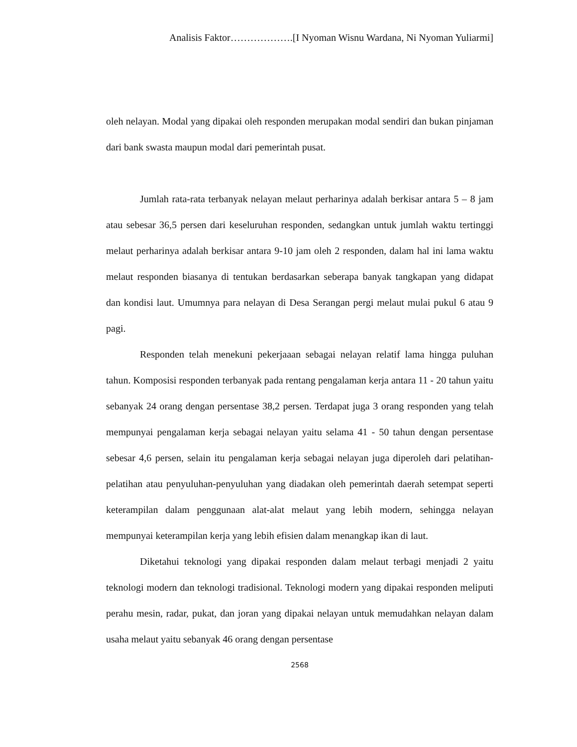Analisis Faktor……………….[I Nyoman Wisnu Wardana, Ni Nyoman Yuliarmi]
oleh nelayan. Modal yang dipakai oleh responden merupakan modal sendiri dan bukan pinjaman dari bank swasta maupun modal dari pemerintah pusat.
Jumlah rata-rata terbanyak nelayan melaut perharinya adalah berkisar antara 5 – 8 jam atau sebesar 36,5 persen dari keseluruhan responden, sedangkan untuk jumlah waktu tertinggi melaut perharinya adalah berkisar antara 9-10 jam oleh 2 responden, dalam hal ini lama waktu melaut responden biasanya di tentukan berdasarkan seberapa banyak tangkapan yang didapat dan kondisi laut. Umumnya para nelayan di Desa Serangan pergi melaut mulai pukul 6 atau 9 pagi.
Responden telah menekuni pekerjaaan sebagai nelayan relatif lama hingga puluhan tahun. Komposisi responden terbanyak pada rentang pengalaman kerja antara 11 - 20 tahun yaitu sebanyak 24 orang dengan persentase 38,2 persen. Terdapat juga 3 orang responden yang telah mempunyai pengalaman kerja sebagai nelayan yaitu selama 41 - 50 tahun dengan persentase sebesar 4,6 persen, selain itu pengalaman kerja sebagai nelayan juga diperoleh dari pelatihan-pelatihan atau penyuluhan-penyuluhan yang diadakan oleh pemerintah daerah setempat seperti keterampilan dalam penggunaan alat-alat melaut yang lebih modern, sehingga nelayan mempunyai keterampilan kerja yang lebih efisien dalam menangkap ikan di laut.
Diketahui teknologi yang dipakai responden dalam melaut terbagi menjadi 2 yaitu teknologi modern dan teknologi tradisional. Teknologi modern yang dipakai responden meliputi perahu mesin, radar, pukat, dan joran yang dipakai nelayan untuk memudahkan nelayan dalam usaha melaut yaitu sebanyak 46 orang dengan persentase
2568